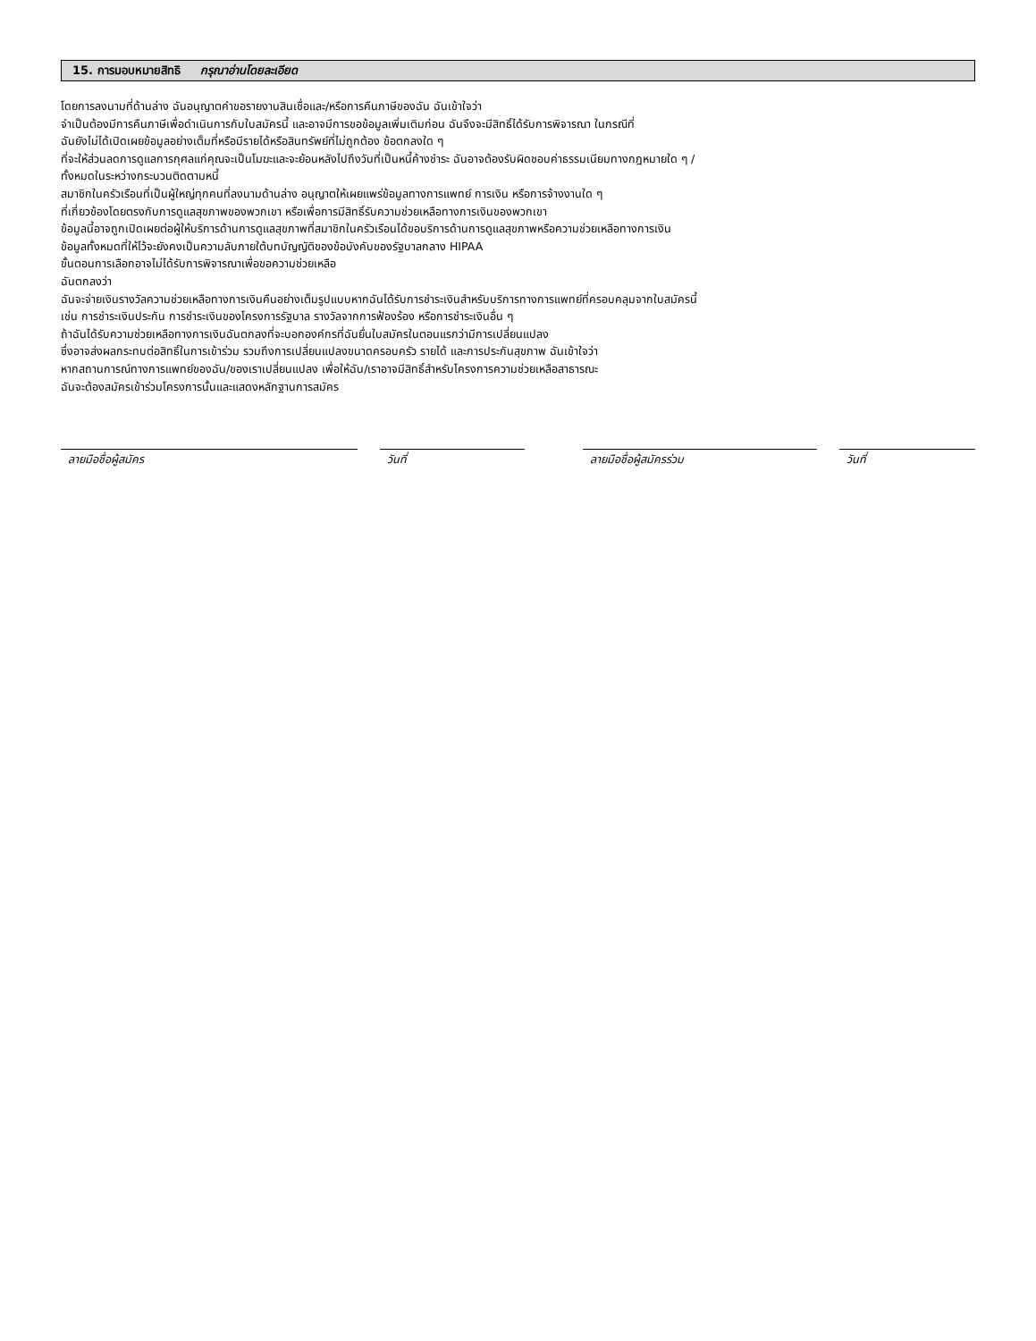15. การมอบหมายสิทธิ กรุณาอ่านโดยละเอียด
โดยการลงนามที่ด้านล่าง ฉันอนุญาตคำขอรายงานสินเชื่อและ/หรือการคืนภาษีของฉัน ฉันเข้าใจว่า
จำเป็นต้องมีการคืนภาษีเพื่อดำเนินการกับใบสมัครนี้ และอาจมีการขอข้อมูลเพิ่มเติมก่อน ฉันจึงจะมีสิทธิ์ได้รับการพิจารณา ในกรณีที่
ฉันยังไม่ได้เปิดเผยข้อมูลอย่างเต็มที่หรือมีรายได้หรือสินทรัพย์ที่ไม่ถูกต้อง ข้อตกลงใด ๆ
ที่จะให้ส่วนลดการดูแลการกุศลแก่คุณจะเป็นโมฆะและจะย้อนหลังไปถึงวันที่เป็นหนี้ค้างชำระ ฉันอาจต้องรับผิดชอบค่าธรรมเนียมทางกฎหมายใด ๆ /
ทั้งหมดในระหว่างกระบวนติดตามหนี้
สมาชิกในครัวเรือนที่เป็นผู้ใหญ่ทุกคนที่ลงนามด้านล่าง อนุญาตให้เผยแพร่ข้อมูลทางการแพทย์ การเงิน หรือการจ้างงานใด ๆ
ที่เกี่ยวข้องโดยตรงกับการดูแลสุขภาพของพวกเขา หรือเพื่อการมีสิทธิ์รับความช่วยเหลือทางการเงินของพวกเขา
ข้อมูลนี้อาจถูกเปิดเผยต่อผู้ให้บริการด้านการดูแลสุขภาพที่สมาชิกในครัวเรือนได้ขอบริการด้านการดูแลสุขภาพหรือความช่วยเหลือทางการเงิน
ข้อมูลทั้งหมดที่ให้ไว้จะยังคงเป็นความลับภายใต้บทบัญญัติของข้อบังคับของรัฐบาลกลาง HIPAA
ขั้นตอนการเลือกอาจไม่ได้รับการพิจารณาเพื่อขอความช่วยเหลือ
ฉันตกลงว่า
ฉันจะจ่ายเงินรางวัลความช่วยเหลือทางการเงินคืนอย่างเต็มรูปแบบหากฉันได้รับการชำระเงินสำหรับบริการทางการแพทย์ที่ครอบคลุมจากใบสมัครนี้
เช่น การชำระเงินประกัน การชำระเงินของโครงการรัฐบาล รางวัลจากการฟ้องร้อง หรือการชำระเงินอื่น ๆ
ถ้าฉันได้รับความช่วยเหลือทางการเงินฉันตกลงที่จะบอกองค์กรที่ฉันยื่นใบสมัครในตอนแรกว่ามีการเปลี่ยนแปลง
ซึ่งอาจส่งผลกระทบต่อสิทธิ์ในการเข้าร่วม รวมถึงการเปลี่ยนแปลงขนาดครอบครัว รายได้ และการประกันสุขภาพ ฉันเข้าใจว่า
หากสถานการณ์ทางการแพทย์ของฉัน/ของเราเปลี่ยนแปลง เพื่อให้ฉัน/เราอาจมีสิทธิ์สำหรับโครงการความช่วยเหลือสาธารณะ
ฉันจะต้องสมัครเข้าร่วมโครงการนั้นและแสดงหลักฐานการสมัคร
ลายมือชื่อผู้สมัคร วันที่ ลายมือชื่อผู้สมัครร่วม วันที่